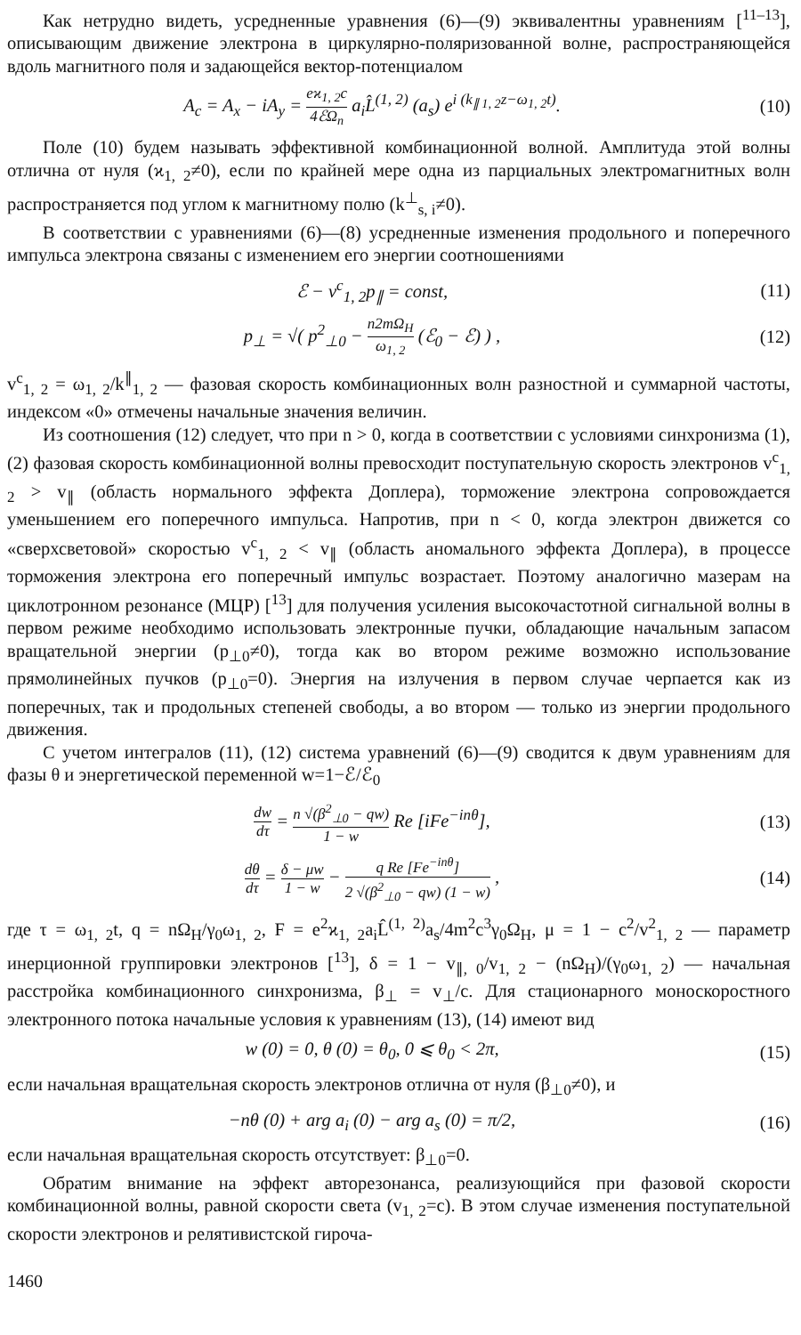Как нетрудно видеть, усредненные уравнения (6)—(9) эквивалентны уравнениям [<sup>11–13</sup>], описывающим движение электрона в циркулярно-поляризованной волне, распространяющейся вдоль магнитного поля и задающейся вектор-потенциалом
A<sub>c</sub> = A<sub>x</sub> − iA<sub>y</sub> = eϰ<sub>1, 2</sub>c 4ℰΩ<sub>n</sub> a<sub>i</sub>L̂<sup>(1, 2)</sup> (a<sub>s</sub>) e<sup>i (k<sub>∥ 1, 2</sub>z−ω<sub>1, 2</sub>t)</sup>.
(10)
Поле (10) будем называть эффективной комбинационной волной. Амплитуда этой волны отлична от нуля (ϰ<sub>1, 2</sub>≠0), если по крайней мере одна из парциальных электромагнитных волн распространяется под углом к магнитному полю (k<sup>⊥</sup><sub>s, i</sub>≠0).
В соответствии с уравнениями (6)—(8) усредненные изменения продольного и поперечного импульса электрона связаны с изменением его энергии соотношениями
ℰ − v<sup>c</sup><sub>1, 2</sub>p<sub>∥</sub> = const, (11)
p<sub>⊥</sub> = √( p<sup>2</sup><sub>⊥0</sub> − n2mΩ<sub>H</sub> ω<sub>1, 2</sub> (ℰ<sub>0</sub> − ℰ) ) ,
(12)
v<sup>c</sup><sub>1, 2</sub> = ω<sub>1, 2</sub>/k<sup>∥</sup><sub>1, 2</sub> — фазовая скорость комбинационных волн разностной и суммарной частоты, индексом «0» отмечены начальные значения величин.
Из соотношения (12) следует, что при n > 0, когда в соответствии с условиями синхронизма (1), (2) фазовая скорость комбинационной волны превосходит поступательную скорость электронов v<sup>c</sup><sub>1, 2</sub> > v<sub>∥</sub> (область нормального эффекта Доплера), торможение электрона сопровождается уменьшением его поперечного импульса. Напротив, при n < 0, когда электрон движется со «сверхсветовой» скоростью v<sup>c</sup><sub>1, 2</sub> < v<sub>∥</sub> (область аномального эффекта Доплера), в процессе торможения электрона его поперечный импульс возрастает. Поэтому аналогично мазерам на циклотронном резонансе (МЦР) [<sup>13</sup>] для получения усиления высокочастотной сигнальной волны в первом режиме необходимо использовать электронные пучки, обладающие начальным запасом вращательной энергии (p<sub>⊥0</sub>≠0), тогда как во втором режиме возможно использование прямолинейных пучков (p<sub>⊥0</sub>=0). Энергия на излучения в первом случае черпается как из поперечных, так и продольных степеней свободы, а во втором — только из энергии продольного движения.
С учетом интегралов (11), (12) система уравнений (6)—(9) сводится к двум уравнениям для фазы θ и энергетической переменной w=1−ℰ/ℰ<sub>0</sub>
dw dτ = n √(β<sup>2</sup><sub>⊥0</sub> − qw) 1 − w Re [iFe<sup>−inθ</sup>],
(13)
dθ dτ = δ − μw 1 − w − q Re [Fe<sup>−inθ</sup>] 2 √(β<sup>2</sup><sub>⊥0</sub> − qw) (1 − w) ,
(14)
где τ = ω<sub>1, 2</sub>t, q = nΩ<sub>H</sub>/γ<sub>0</sub>ω<sub>1, 2</sub>, F = e<sup>2</sup>ϰ<sub>1, 2</sub>a<sub>i</sub>L̂<sup>(1, 2)</sup>a<sub>s</sub>/4m<sup>2</sup>c<sup>3</sup>γ<sub>0</sub>Ω<sub>H</sub>, μ = 1 − c<sup>2</sup>/v<sup>2</sup><sub>1, 2</sub> — параметр инерционной группировки электронов [<sup>13</sup>], δ = 1 − v<sub>∥, 0</sub>/v<sub>1, 2</sub> − (nΩ<sub>H</sub>)/(γ<sub>0</sub>ω<sub>1, 2</sub>) — начальная расстройка комбинационного синхронизма, β<sub>⊥</sub> = v<sub>⊥</sub>/c. Для стационарного моноскоростного электронного потока начальные условия к уравнениям (13), (14) имеют вид
w (0) = 0, θ (0) = θ<sub>0</sub>, 0 ⩽ θ<sub>0</sub> < 2π,
(15)
если начальная вращательная скорость электронов отлична от нуля (β<sub>⊥0</sub>≠0), и
−nθ (0) + arg a<sub>i</sub> (0) − arg a<sub>s</sub> (0) = π/2,
(16)
если начальная вращательная скорость отсутствует: β<sub>⊥0</sub>=0.
Обратим внимание на эффект авторезонанса, реализующийся при фазовой скорости комбинационной волны, равной скорости света (v<sub>1, 2</sub>=c). В этом случае изменения поступательной скорости электронов и релятивистской гироча-
1460